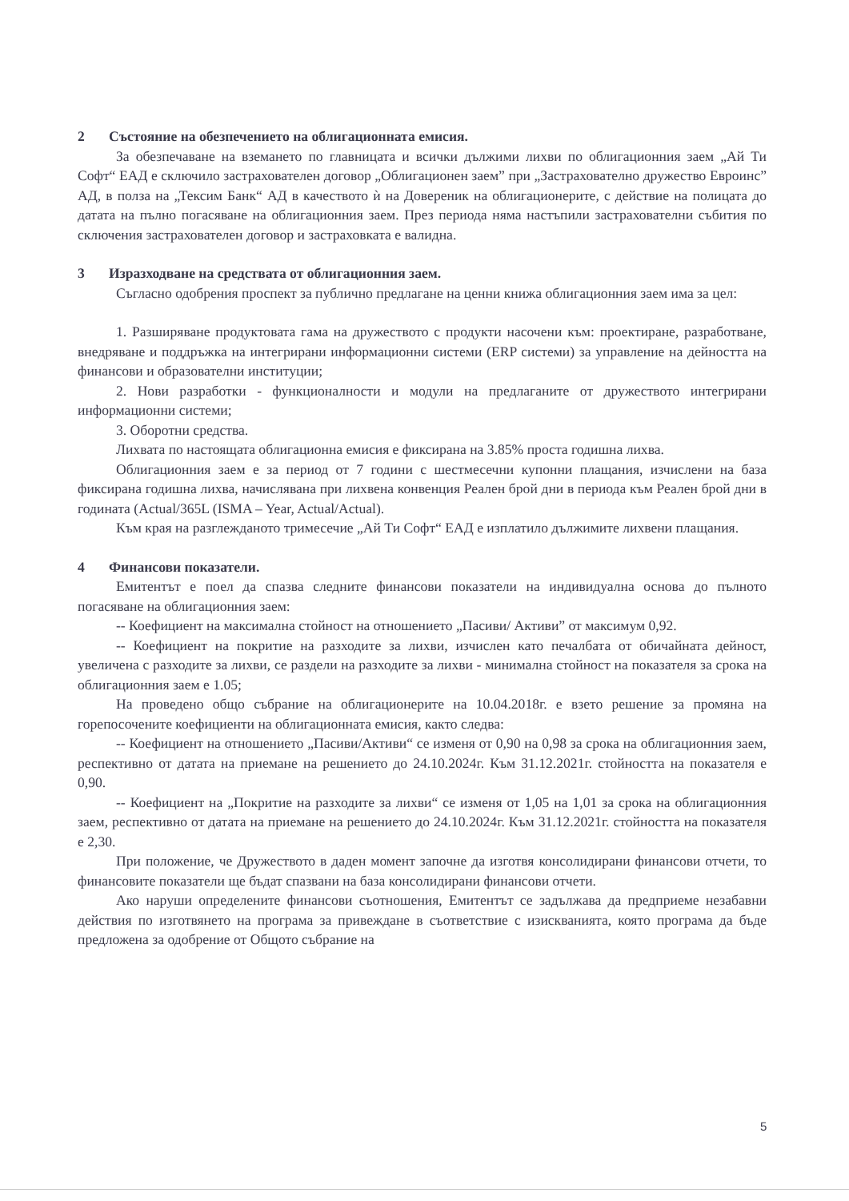2 Състояние на обезпечението на облигационната емисия.
За обезпечаване на вземането по главницата и всички дължими лихви по облигационния заем „Ай Ти Софт“ ЕАД е сключило застрахователен договор „Облигационен заем” при „Застрахователно дружество Евроинс” АД, в полза на „Тексим Банк“ АД в качеството ѝ на Довереник на облигационерите, с действие на полицата до датата на пълно погасяване на облигационния заем. През периода няма настъпили застрахователни събития по сключения застрахователен договор и застраховката е валидна.
3 Изразходване на средствата от облигационния заем.
Съгласно одобрения проспект за публично предлагане на ценни книжа облигационния заем има за цел:
1. Разширяване продуктовата гама на дружеството с продукти насочени към: проектиране, разработване, внедряване и поддръжка на интегрирани информационни системи (ERP системи) за управление на дейността на финансови и образователни институции;
2. Нови разработки - функционалности и модули на предлаганите от дружеството интегрирани информационни системи;
3. Оборотни средства.
Лихвата по настоящата облигационна емисия е фиксирана на 3.85% проста годишна лихва.
Облигационния заем е за период от 7 години с шестмесечни купонни плащания, изчислени на база фиксирана годишна лихва, начислявана при лихвена конвенция Реален брой дни в периода към Реален брой дни в годината (Actual/365L (ISMA – Year, Actual/Actual).
Към края на разглежданото тримесечие „Ай Ти Софт“ ЕАД е изплатило дължимите лихвени плащания.
4 Финансови показатели.
Емитентът е поел да спазва следните финансови показатели на индивидуална основа до пълното погасяване на облигационния заем:
-- Коефициент на максимална стойност на отношението „Пасиви/ Активи” от максимум 0,92.
-- Коефициент на покритие на разходите за лихви, изчислен като печалбата от обичайната дейност, увеличена с разходите за лихви, се раздели на разходите за лихви - минимална стойност на показателя за срока на облигационния заем е 1.05;
На проведено общо събрание на облигационерите на 10.04.2018г. е взето решение за промяна на горепосочените коефициенти на облигационната емисия, както следва:
-- Коефициент на отношението „Пасиви/Активи“ се изменя от 0,90 на 0,98 за срока на облигационния заем, респективно от датата на приемане на решението до 24.10.2024г. Към 31.12.2021г. стойността на показателя е 0,90.
-- Коефициент на „Покритие на разходите за лихви“ се изменя от 1,05 на 1,01 за срока на облигационния заем, респективно от датата на приемане на решението до 24.10.2024г. Към 31.12.2021г. стойността на показателя е 2,30.
При положение, че Дружеството в даден момент започне да изготвя консолидирани финансови отчети, то финансовите показатели ще бъдат спазвани на база консолидирани финансови отчети.
Ако наруши определените финансови съотношения, Емитентът се задължава да предприеме незабавни действия по изготвянето на програма за привеждане в съответствие с изискванията, която програма да бъде предложена за одобрение от Общото събрание на
5